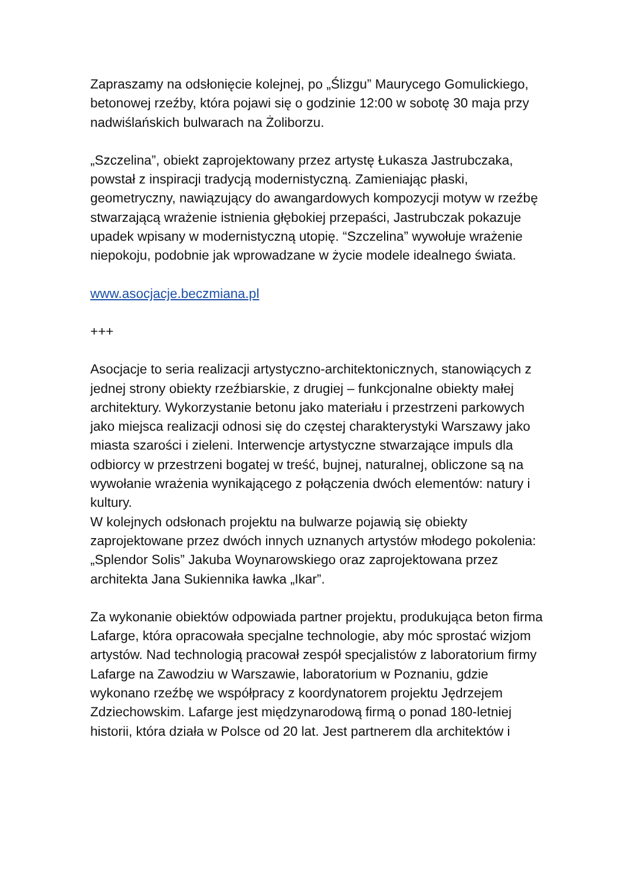Zapraszamy na odsłonięcie kolejnej, po „Ślizgu” Maurycego Gomulickiego, betonowej rzeźby, która pojawi się o godzinie 12:00 w sobotę 30 maja przy nadwiślańskich bulwarach na Żoliborzu.
„Szczelina”, obiekt zaprojektowany przez artystę Łukasza Jastrubczaka, powstał z inspiracji tradycją modernistyczną. Zamieniając płaski, geometryczny, nawiązujący do awangardowych kompozycji motyw w rzeźbę stwarzającą wrażenie istnienia głębokiej przepaści, Jastrubczak pokazuje upadek wpisany w modernistyczną utopię. “Szczelina” wywołuje wrażenie niepokoju, podobnie jak wprowadzane w życie modele idealnego świata.
www.asocjacje.beczmiana.pl
+++
Asocjacje to seria realizacji artystyczno-architektonicznych, stanowiących z jednej strony obiekty rzeźbiarskie, z drugiej – funkcjonalne obiekty małej architektury. Wykorzystanie betonu jako materiału i przestrzeni parkowych jako miejsca realizacji odnosi się do częstej charakterystyki Warszawy jako miasta szarości i zieleni. Interwencje artystyczne stwarzające impuls dla odbiorcy w przestrzeni bogatej w treść, bujnej, naturalnej, obliczone są na wywołanie wrażenia wynikającego z połączenia dwóch elementów: natury i kultury.
W kolejnych odsłonach projektu na bulwarze pojawią się obiekty zaprojektowane przez dwóch innych uznanych artystów młodego pokolenia: „Splendor Solis” Jakuba Woynarowskiego oraz zaprojektowana przez architekta Jana Sukiennika ławka „Ikar”.
Za wykonanie obiektów odpowiada partner projektu, produkująca beton firma Lafarge, która opracowała specjalne technologie, aby móc sprostać wizjom artystów. Nad technologią pracował zespół specjalistów z laboratorium firmy Lafarge na Zawodziu w Warszawie, laboratorium w Poznaniu, gdzie wykonano rzeźbę we współpracy z koordynatorem projektu Jędrzejem Zdziechowskim. Lafarge jest międzynarodową firmą o ponad 180-letniej historii, która działa w Polsce od 20 lat. Jest partnerem dla architektów i